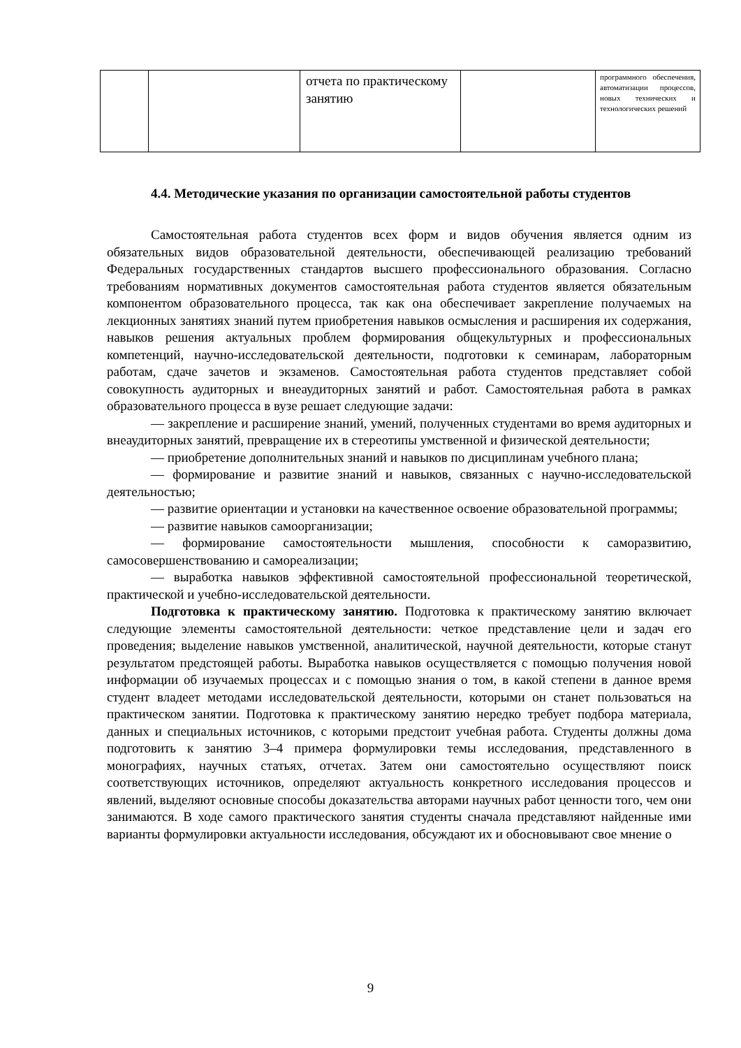| | | отчета по практическому занятию | | программного обеспечения, автоматизации процессов, новых технических и технологических решений |
4.4. Методические указания по организации самостоятельной работы студентов
Самостоятельная работа студентов всех форм и видов обучения является одним из обязательных видов образовательной деятельности, обеспечивающей реализацию требований Федеральных государственных стандартов высшего профессионального образования. Согласно требованиям нормативных документов самостоятельная работа студентов является обязательным компонентом образовательного процесса, так как она обеспечивает закрепление получаемых на лекционных занятиях знаний путем приобретения навыков осмысления и расширения их содержания, навыков решения актуальных проблем формирования общекультурных и профессиональных компетенций, научно-исследовательской деятельности, подготовки к семинарам, лабораторным работам, сдаче зачетов и экзаменов. Самостоятельная работа студентов представляет собой совокупность аудиторных и внеаудиторных занятий и работ. Самостоятельная работа в рамках образовательного процесса в вузе решает следующие задачи:
— закрепление и расширение знаний, умений, полученных студентами во время аудиторных и внеаудиторных занятий, превращение их в стереотипы умственной и физической деятельности;
— приобретение дополнительных знаний и навыков по дисциплинам учебного плана;
— формирование и развитие знаний и навыков, связанных с научно-исследовательской деятельностью;
— развитие ориентации и установки на качественное освоение образовательной программы;
— развитие навыков самоорганизации;
— формирование самостоятельности мышления, способности к саморазвитию, самосовершенствованию и самореализации;
— выработка навыков эффективной самостоятельной профессиональной теоретической, практической и учебно-исследовательской деятельности.
Подготовка к практическому занятию. Подготовка к практическому занятию включает следующие элементы самостоятельной деятельности: четкое представление цели и задач его проведения; выделение навыков умственной, аналитической, научной деятельности, которые станут результатом предстоящей работы. Выработка навыков осуществляется с помощью получения новой информации об изучаемых процессах и с помощью знания о том, в какой степени в данное время студент владеет методами исследовательской деятельности, которыми он станет пользоваться на практическом занятии. Подготовка к практическому занятию нередко требует подбора материала, данных и специальных источников, с которыми предстоит учебная работа. Студенты должны дома подготовить к занятию 3–4 примера формулировки темы исследования, представленного в монографиях, научных статьях, отчетах. Затем они самостоятельно осуществляют поиск соответствующих источников, определяют актуальность конкретного исследования процессов и явлений, выделяют основные способы доказательства авторами научных работ ценности того, чем они занимаются. В ходе самого практического занятия студенты сначала представляют найденные ими варианты формулировки актуальности исследования, обсуждают их и обосновывают свое мнение о
9